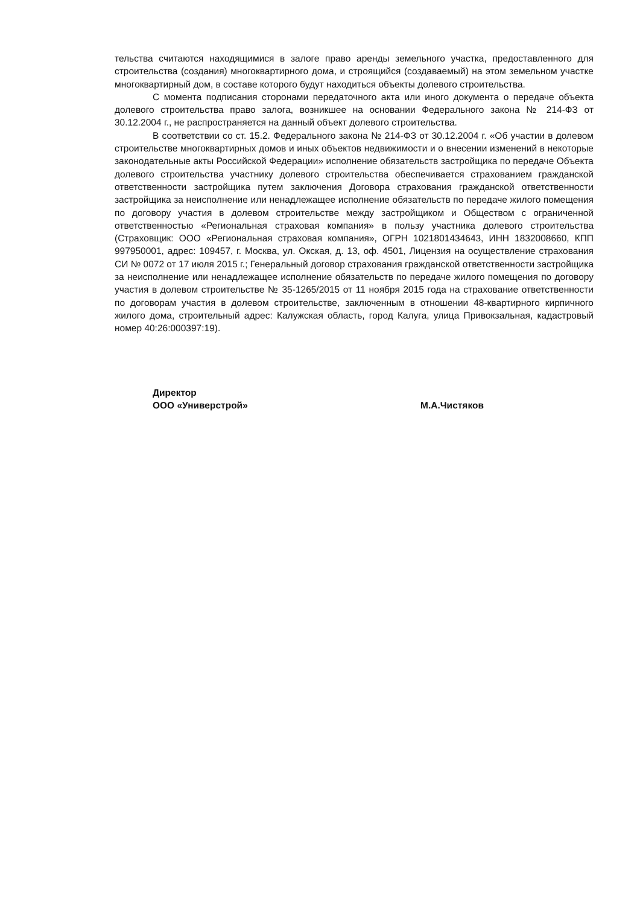тельства считаются находящимися в залоге право аренды земельного участка, предоставленного для строительства (создания) многоквартирного дома, и строящийся (создаваемый) на этом земельном участке многоквартирный дом, в составе которого будут находиться объекты долевого строительства.
С момента подписания сторонами передаточного акта или иного документа о передаче объекта долевого строительства право залога, возникшее на основании Федерального закона № 214-ФЗ от 30.12.2004 г., не распространяется на данный объект долевого строительства.
В соответствии со ст. 15.2. Федерального закона № 214-ФЗ от 30.12.2004 г. «Об участии в долевом строительстве многоквартирных домов и иных объектов недвижимости и о внесении изменений в некоторые законодательные акты Российской Федерации» исполнение обязательств застройщика по передаче Объекта долевого строительства участнику долевого строительства обеспечивается страхованием гражданской ответственности застройщика путем заключения Договора страхования гражданской ответственности застройщика за неисполнение или ненадлежащее исполнение обязательств по передаче жилого помещения по договору участия в долевом строительстве между застройщиком и Обществом с ограниченной ответственностью «Региональная страховая компания» в пользу участника долевого строительства (Страховщик: ООО «Региональная страховая компания», ОГРН 1021801434643, ИНН 1832008660, КПП 997950001, адрес: 109457, г. Москва, ул. Окская, д. 13, оф. 4501, Лицензия на осуществление страхования СИ № 0072 от 17 июля 2015 г.; Генеральный договор страхования гражданской ответственности застройщика за неисполнение или ненадлежащее исполнение обязательств по передаче жилого помещения по договору участия в долевом строительстве № 35-1265/2015 от 11 ноября 2015 года на страхование ответственности по договорам участия в долевом строительстве, заключенным в отношении 48-квартирного кирпичного жилого дома, строительный адрес: Калужская область, город Калуга, улица Привокзальная, кадастровый номер 40:26:000397:19).
Директор
ООО «Универстрой»
М.А.Чистяков